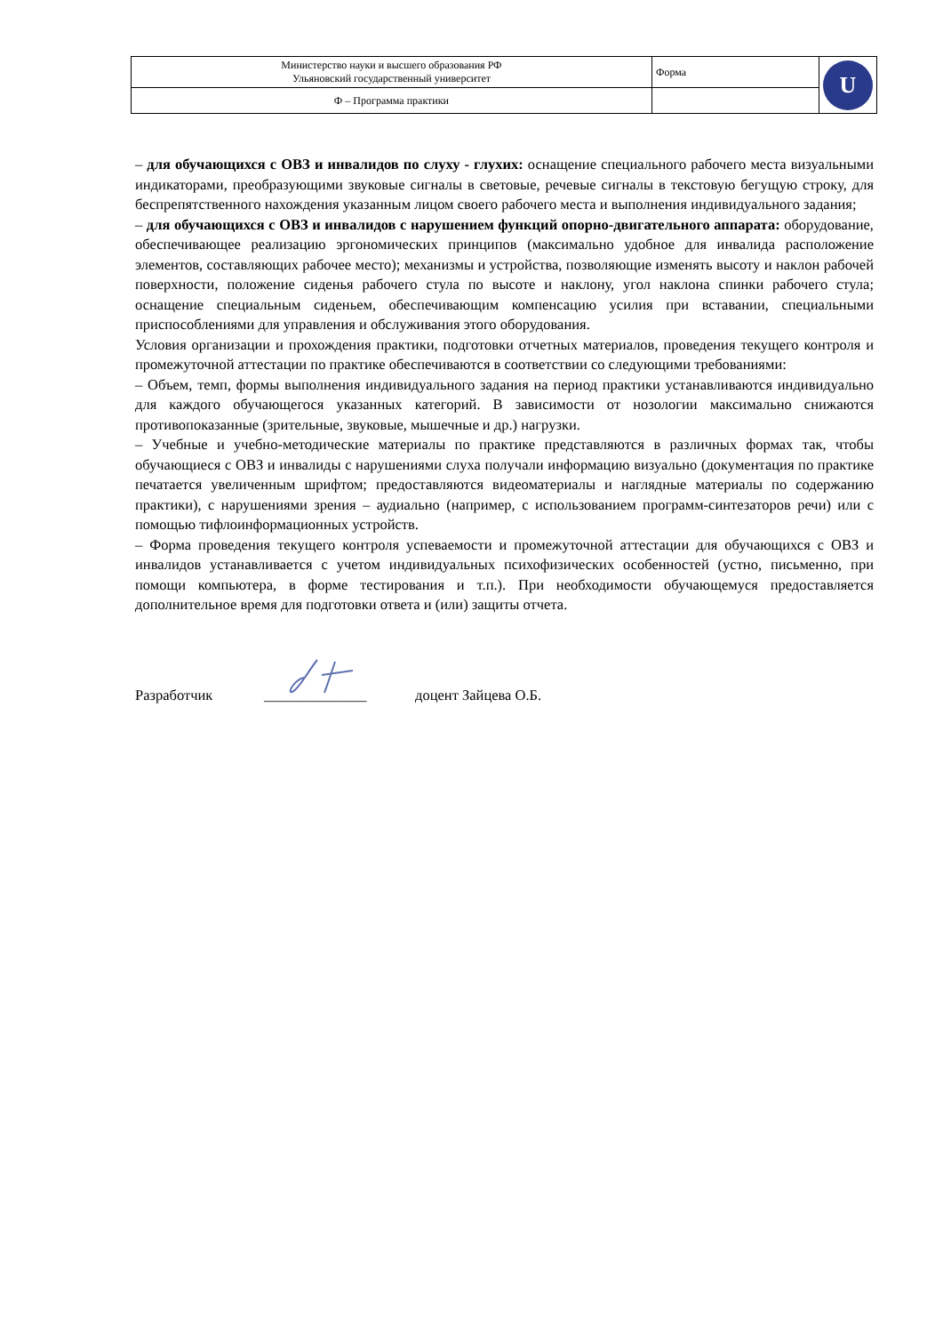| Министерство науки и высшего образования РФ Ульяновский государственный университет | Форма | U |
| Ф – Программа практики | | |
– для обучающихся с ОВЗ и инвалидов по слуху - глухих: оснащение специального рабочего места визуальными индикаторами, преобразующими звуковые сигналы в световые, речевые сигналы в текстовую бегущую строку, для беспрепятственного нахождения указанным лицом своего рабочего места и выполнения индивидуального задания;
– для обучающихся с ОВЗ и инвалидов с нарушением функций опорно-двигательного аппарата: оборудование, обеспечивающее реализацию эргономических принципов (максимально удобное для инвалида расположение элементов, составляющих рабочее место); механизмы и устройства, позволяющие изменять высоту и наклон рабочей поверхности, положение сиденья рабочего стула по высоте и наклону, угол наклона спинки рабочего стула; оснащение специальным сиденьем, обеспечивающим компенсацию усилия при вставании, специальными приспособлениями для управления и обслуживания этого оборудования.
Условия организации и прохождения практики, подготовки отчетных материалов, проведения текущего контроля и промежуточной аттестации по практике обеспечиваются в соответствии со следующими требованиями:
– Объем, темп, формы выполнения индивидуального задания на период практики устанавливаются индивидуально для каждого обучающегося указанных категорий. В зависимости от нозологии максимально снижаются противопоказанные (зрительные, звуковые, мышечные и др.) нагрузки.
– Учебные и учебно-методические материалы по практике представляются в различных формах так, чтобы обучающиеся с ОВЗ и инвалиды с нарушениями слуха получали информацию визуально (документация по практике печатается увеличенным шрифтом; предоставляются видеоматериалы и наглядные материалы по содержанию практики), с нарушениями зрения – аудиально (например, с использованием программ-синтезаторов речи) или с помощью тифлоинформационных устройств.
– Форма проведения текущего контроля успеваемости и промежуточной аттестации для обучающихся с ОВЗ и инвалидов устанавливается с учетом индивидуальных психофизических особенностей (устно, письменно, при помощи компьютера, в форме тестирования и т.п.). При необходимости обучающемуся предоставляется дополнительное время для подготовки ответа и (или) защиты отчета.
Разработчик ______________ доцент Зайцева О.Б.